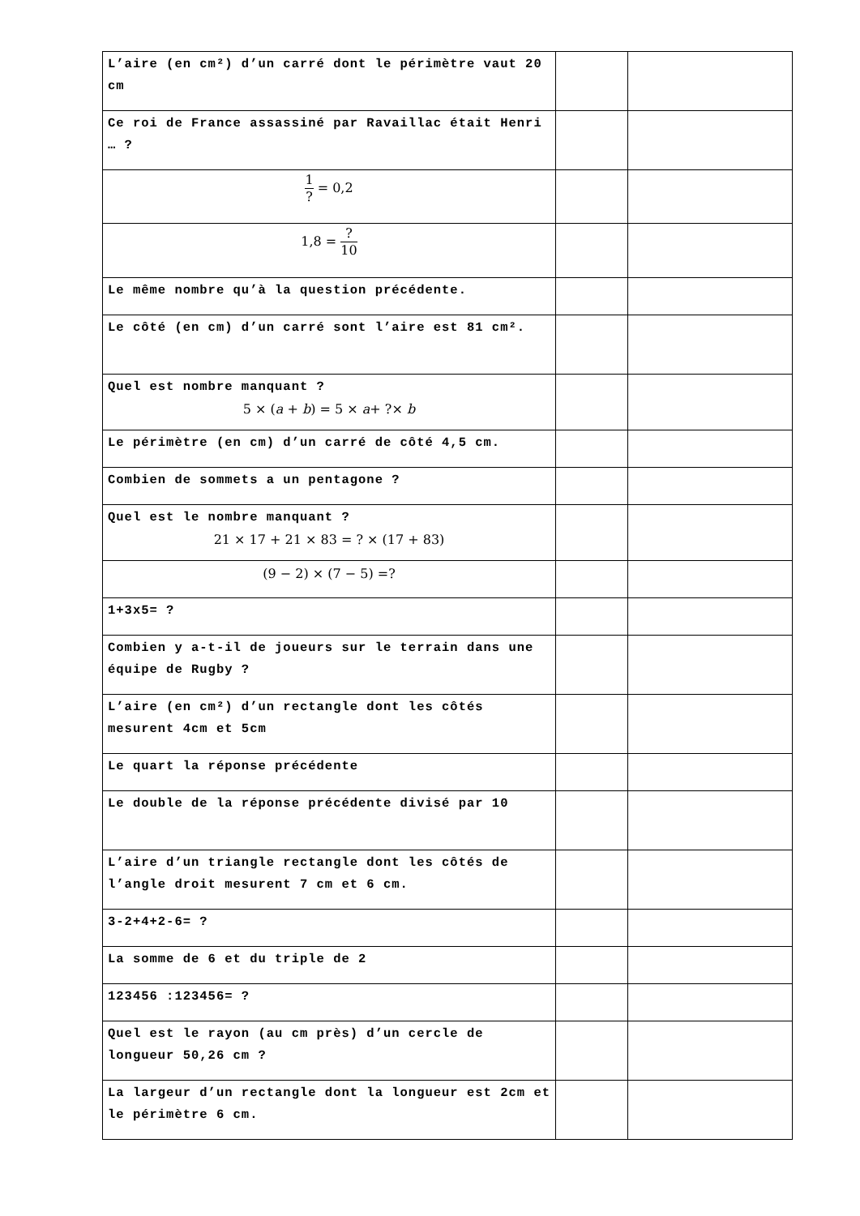| L’aire (en cm²) d’un carré dont le périmètre vaut 20 cm | | |
| Ce roi de France assassiné par Ravaillac était Henri … ? | | |
| 1 ? = 0,2 | | |
| 1,8 = ? 10 | | |
| Le même nombre qu’à la question précédente. | | |
| Le côté (en cm) d’un carré sont l’aire est 81 cm². | | |
| Quel est nombre manquant ? 5 × ( a + b ) = 5 × a + ?× b | | |
| Le périmètre (en cm) d’un carré de côté 4,5 cm. | | |
| Combien de sommets a un pentagone ? | | |
| Quel est le nombre manquant ? 21 × 17 + 21 × 83 = ? × (17 + 83) | | |
| (9 − 2) × (7 − 5) =? | | |
| 1+3x5= ? | | |
| Combien y a-t-il de joueurs sur le terrain dans une équipe de Rugby ? | | |
| L’aire (en cm²) d’un rectangle dont les côtés mesurent 4cm et 5cm | | |
| Le quart la réponse précédente | | |
| Le double de la réponse précédente divisé par 10 | | |
| L’aire d’un triangle rectangle dont les côtés de l’angle droit mesurent 7 cm et 6 cm. | | |
| 3-2+4+2-6= ? | | |
| La somme de 6 et du triple de 2 | | |
| 123456 :123456= ? | | |
| Quel est le rayon (au cm près) d’un cercle de longueur 50,26 cm ? | | |
| La largeur d’un rectangle dont la longueur est 2cm et le périmètre 6 cm. | | |